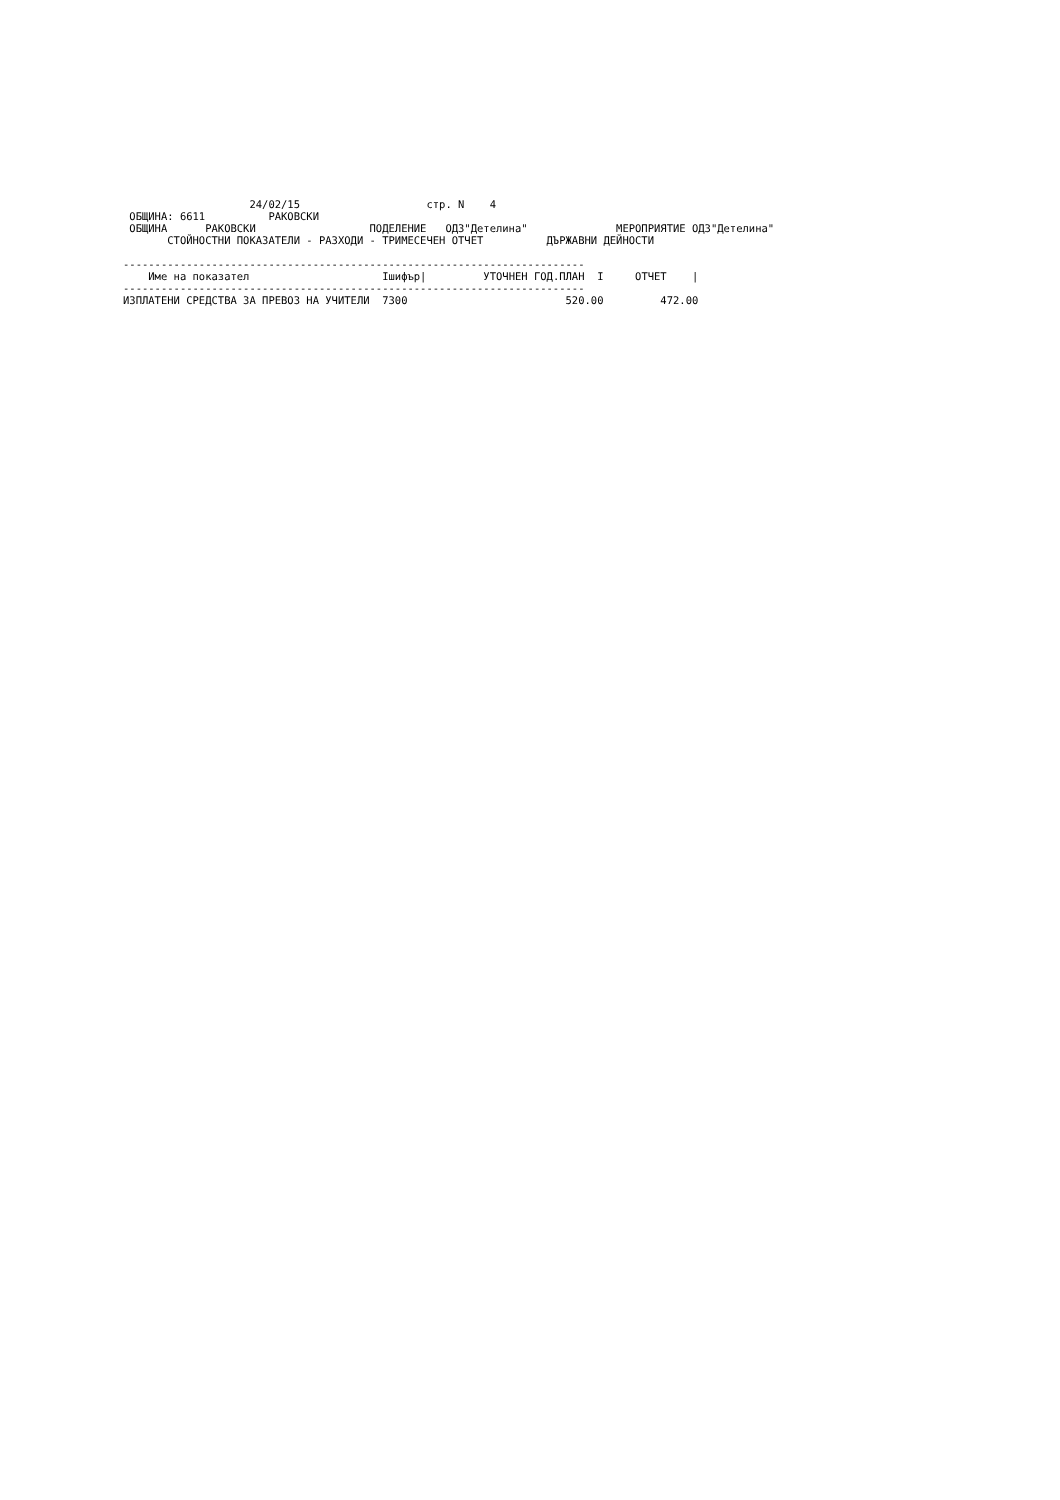24/02/15                    стр. N    4
 ОБЩИНА: 6611          РАКОВСКИ
 ОБЩИНА      РАКОВСКИ                  ПОДЕЛЕНИЕ   ОДЗ"Детелина"              МЕРОПРИЯТИЕ ОДЗ"Детелина"
       СТОЙНОСТНИ ПОКАЗАТЕЛИ - РАЗХОДИ - ТРИМЕСЕЧЕН ОТЧЕТ          ДЪРЖАВНИ ДЕЙНОСТИ

-------------------------------------------------------------------------
| Име на показател | Iшифър/ | УТОЧНЕН ГОД.ПЛАН I | ОТЧЕТ / |
| --- | --- | --- | --- |
| ------------------------------------------------------------------------- | | | |
| ИЗПЛАТЕНИ СРЕДСТВА ЗА ПРЕВОЗ НА УЧИТЕЛИ | 7300 | 520.00 | 472.00 |